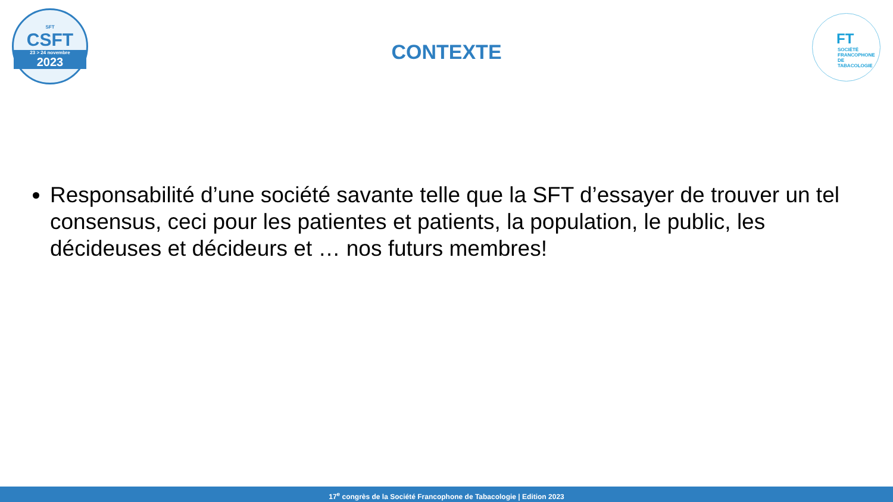SFT
CSFT
23 > 24 novembre
2023
FT
SOCIÉTÉ
FRANCOPHONE
DE TABACOLOGIE
CONTEXTE
Responsabilité d’une société savante telle que la SFT d’essayer de trouver un tel consensus, ceci pour les patientes et patients, la population, le public, les décideuses et décideurs et … nos futurs membres!
17<sup>e</sup> congrès de la Société Francophone de Tabacologie | Edition 2023